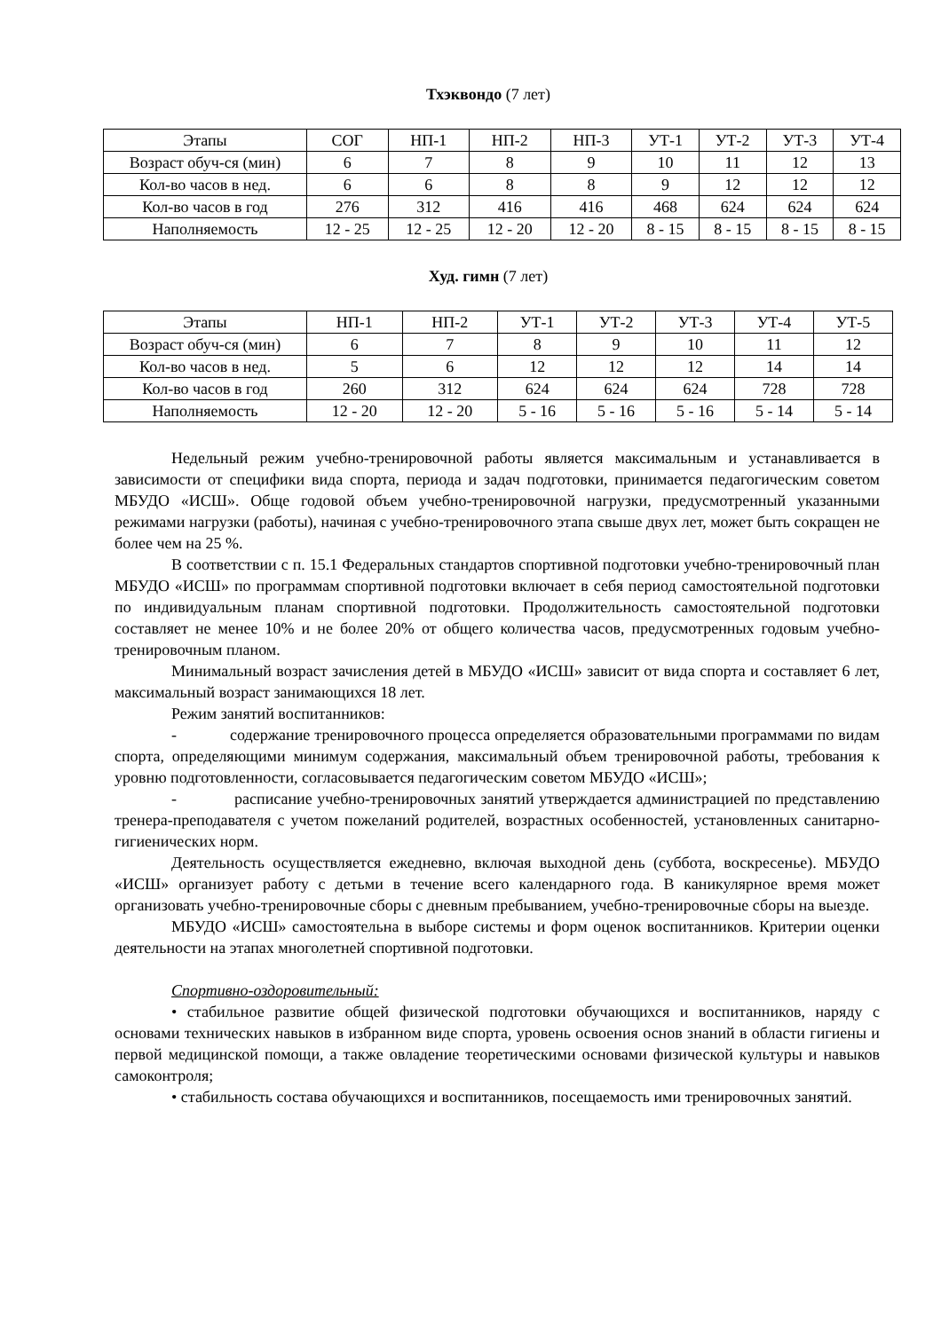Тхэквондо (7 лет)
| Этапы | СОГ | НП-1 | НП-2 | НП-3 | УТ-1 | УТ-2 | УТ-3 | УТ-4 |
| Возраст обуч-ся (мин) | 6 | 7 | 8 | 9 | 10 | 11 | 12 | 13 |
| Кол-во часов в нед. | 6 | 6 | 8 | 8 | 9 | 12 | 12 | 12 |
| Кол-во часов в год | 276 | 312 | 416 | 416 | 468 | 624 | 624 | 624 |
| Наполняемость | 12 - 25 | 12 - 25 | 12 - 20 | 12 - 20 | 8 - 15 | 8 - 15 | 8 - 15 | 8 - 15 |
Худ. гимн (7 лет)
| Этапы | НП-1 | НП-2 | УТ-1 | УТ-2 | УТ-3 | УТ-4 | УТ-5 |
| Возраст обуч-ся (мин) | 6 | 7 | 8 | 9 | 10 | 11 | 12 |
| Кол-во часов в нед. | 5 | 6 | 12 | 12 | 12 | 14 | 14 |
| Кол-во часов в год | 260 | 312 | 624 | 624 | 624 | 728 | 728 |
| Наполняемость | 12 - 20 | 12 - 20 | 5 - 16 | 5 - 16 | 5 - 16 | 5 - 14 | 5 - 14 |
Недельный режим учебно-тренировочной работы является максимальным и устанавливается в зависимости от специфики вида спорта, периода и задач подготовки, принимается педагогическим советом МБУДО «ИСШ». Обще годовой объем учебно-тренировочной нагрузки, предусмотренный указанными режимами нагрузки (работы), начиная с учебно-тренировочного этапа свыше двух лет, может быть сокращен не более чем на 25 %.
В соответствии с п. 15.1 Федеральных стандартов спортивной подготовки учебно-тренировочный план МБУДО «ИСШ» по программам спортивной подготовки включает в себя период самостоятельной подготовки по индивидуальным планам спортивной подготовки. Продолжительность самостоятельной подготовки составляет не менее 10% и не более 20% от общего количества часов, предусмотренных годовым учебно-тренировочным планом.
Минимальный возраст зачисления детей в МБУДО «ИСШ» зависит от вида спорта и составляет 6 лет, максимальный возраст занимающихся 18 лет.
Режим занятий воспитанников:
- содержание тренировочного процесса определяется образовательными программами по видам спорта, определяющими минимум содержания, максимальный объем тренировочной работы, требования к уровню подготовленности, согласовывается педагогическим советом МБУДО «ИСШ»;
- расписание учебно-тренировочных занятий утверждается администрацией по представлению тренера-преподавателя с учетом пожеланий родителей, возрастных особенностей, установленных санитарно-гигиенических норм.
Деятельность осуществляется ежедневно, включая выходной день (суббота, воскресенье). МБУДО «ИСШ» организует работу с детьми в течение всего календарного года. В каникулярное время может организовать учебно-тренировочные сборы с дневным пребыванием, учебно-тренировочные сборы на выезде.
МБУДО «ИСШ» самостоятельна в выборе системы и форм оценок воспитанников. Критерии оценки деятельности на этапах многолетней спортивной подготовки.
Спортивно-оздоровительный:
• стабильное развитие общей физической подготовки обучающихся и воспитанников, наряду с основами технических навыков в избранном виде спорта, уровень освоения основ знаний в области гигиены и первой медицинской помощи, а также овладение теоретическими основами физической культуры и навыков самоконтроля;
• стабильность состава обучающихся и воспитанников, посещаемость ими тренировочных занятий.